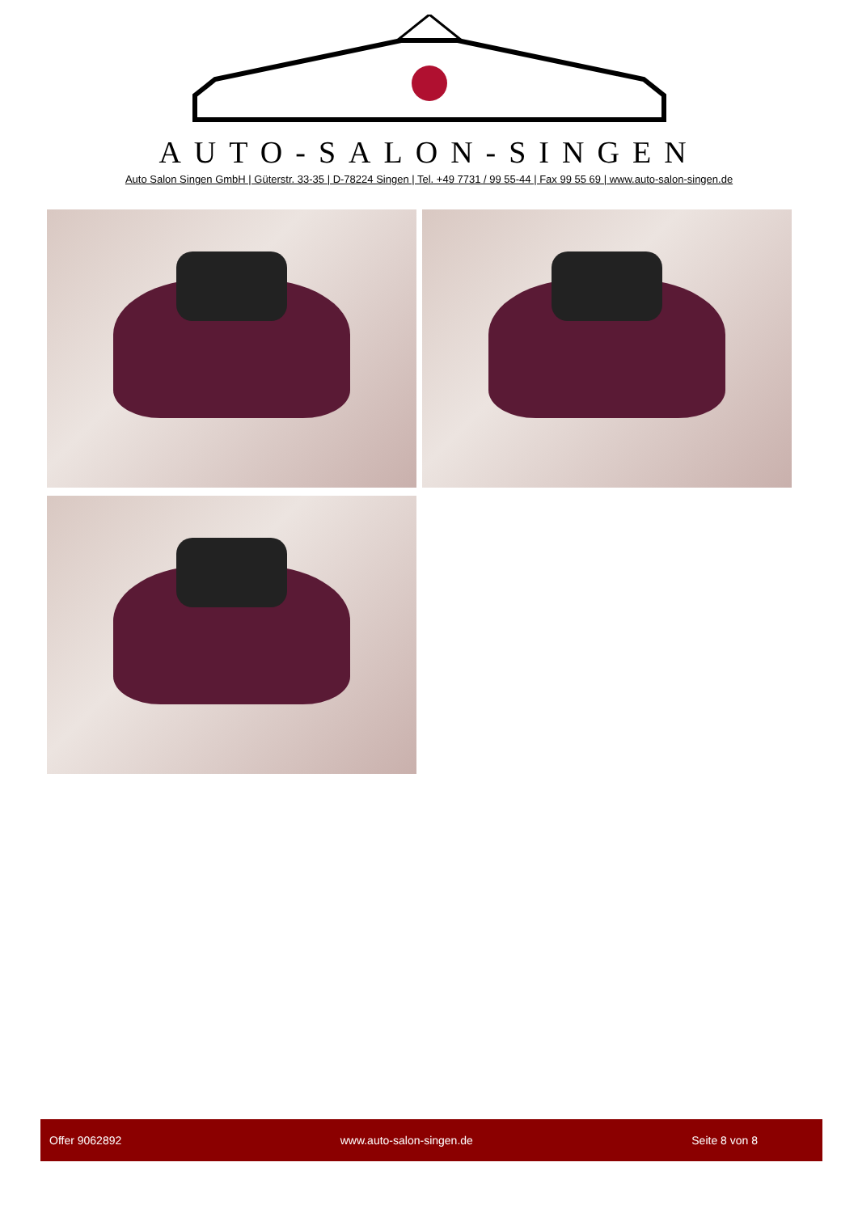AUTO-SALON-SINGEN
Auto Salon Singen GmbH | Güterstr. 33-35 | D-78224 Singen | Tel. +49 7731 / 99 55-44 | Fax 99 55 69 | www.auto-salon-singen.de
Offer 9062892 www.auto-salon-singen.de Seite 8 von 8